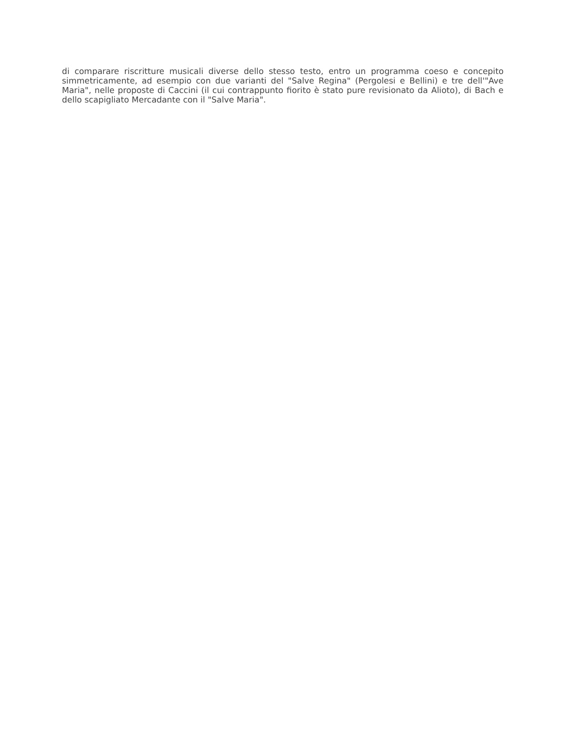di comparare riscritture musicali diverse dello stesso testo, entro un programma coeso e concepito simmetricamente, ad esempio con due varianti del "Salve Regina" (Pergolesi e Bellini) e tre dell'"Ave Maria", nelle proposte di Caccini (il cui contrappunto fiorito è stato pure revisionato da Alioto), di Bach e dello scapigliato Mercadante con il "Salve Maria".